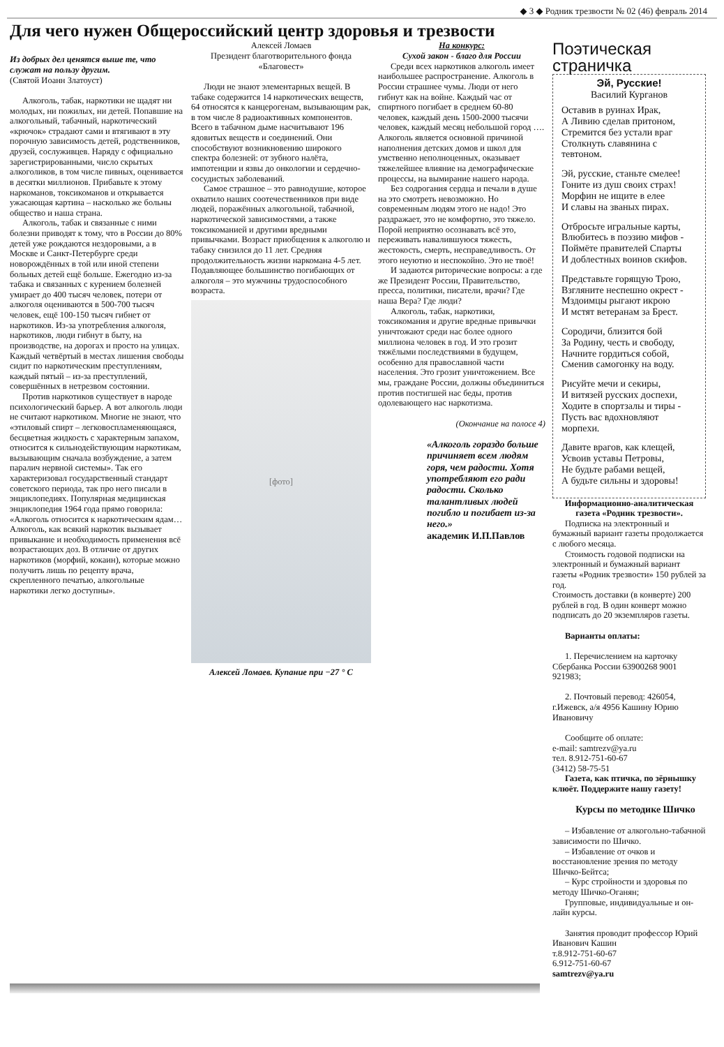◆ 3 ◆ Родник трезвости № 02 (46) февраль 2014
Для чего нужен Общероссийский центр здоровья и трезвости
Из добрых дел ценятся выше те, что служат на пользу другим.
(Святой Иоанн Златоуст)
Алкоголь, табак, наркотики не щадят ни молодых, ни пожилых, ни детей. Попавшие на алкогольный, табачный, наркотический «крючок» страдают сами и втягивают в эту порочную зависимость детей, родственников, друзей, сослуживцев. Наряду с официально зарегистрированными, число скрытых алкоголиков, в том числе пивных, оценивается в десятки миллионов. Прибавьте к этому наркоманов, токсикоманов и открывается ужасающая картина – насколько же больны общество и наша страна.
Алкоголь, табак и связанные с ними болезни приводят к тому, что в России до 80% детей уже рождаются нездоровыми, а в Москве и Санкт-Петербурге среди новорождённых в той или иной степени больных детей ещё больше. Ежегодно из-за табака и связанных с курением болезней умирает до 400 тысяч человек, потери от алкоголя оцениваются в 500-700 тысяч человек, ещё 100-150 тысяч гибнет от наркотиков. Из-за употребления алкоголя, наркотиков, люди гибнут в быту, на производстве, на дорогах и просто на улицах. Каждый четвёртый в местах лишения свободы сидит по наркотическим преступлениям, каждый пятый – из-за преступлений, совершённых в нетрезвом состоянии.
Против наркотиков существует в народе психологический барьер. А вот алкоголь люди не считают наркотиком. Многие не знают, что «этиловый спирт – легковоспламеняющаяся, бесцветная жидкость с характерным запахом, относится к сильнодействующим наркотикам, вызывающим сначала возбуждение, а затем паралич нервной системы». Так его характеризовал государственный стандарт советского периода, так про него писали в энциклопедиях. Популярная медицинская энциклопедия 1964 года прямо говорила: «Алкоголь относится к наркотическим ядам… Алкоголь, как всякий наркотик вызывает привыкание и необходимость применения всё возрастающих доз. В отличие от других наркотиков (морфий, кокаин), которые можно получить лишь по рецепту врача, скрепленного печатью, алкогольные наркотики легко доступны».
Алексей Ломаев
Президент благотворительного фонда «Благовест»
Люди не знают элементарных вещей. В табаке содержится 14 наркотических веществ, 64 относятся к канцерогенам, вызывающим рак, в том числе 8 радиоактивных компонентов. Всего в табачном дыме насчитывают 196 ядовитых веществ и соединений. Они способствуют возникновению широкого спектра болезней: от зубного налёта, импотенции и язвы до онкологии и сердечно-сосудистых заболеваний.
Самое страшное – это равнодушие, которое охватило наших соотечественников при виде людей, поражённых алкогольной, табачной, наркотической зависимостями, а также токсикоманией и другими вредными привычками. Возраст приобщения к алкоголю и табаку снизился до 11 лет. Средняя продолжительность жизни наркомана 4-5 лет. Подавляющее большинство погибающих от алкоголя – это мужчины трудоспособного возраста.
[фото]
Алексей Ломаев. Купание при −27 ° С
На конкурс:
Сухой закон - благо для России
Среди всех наркотиков алкоголь имеет наибольшее распространение. Алкоголь в России страшнее чумы. Люди от него гибнут как на войне. Каждый час от спиртного погибает в среднем 60-80 человек, каждый день 1500-2000 тысячи человек, каждый месяц небольшой город …. Алкоголь является основной причиной наполнения детских домов и школ для умственно неполноценных, оказывает тяжелейшее влияние на демографические процессы, на вымирание нашего народа.
Без содрогания сердца и печали в душе на это смотреть невозможно. Но современным людям этого не надо! Это раздражает, это не комфортно, это тяжело. Порой неприятно осознавать всё это, переживать навалившуюся тяжесть, жестокость, смерть, несправедливость. От этого неуютно и неспокойно. Это не твоё!
И задаются риторические вопросы: а где же Президент России, Правительство, пресса, политики, писатели, врачи? Где наша Вера? Где люди?
Алкоголь, табак, наркотики, токсикомания и другие вредные привычки уничтожают среди нас более одного миллиона человек в год. И это грозит тяжёлыми последствиями в будущем, особенно для православной части населения. Это грозит уничтожением. Все мы, граждане России, должны объединиться против постигшей нас беды, против одолевающего нас наркотизма.
(Окончание на полосе 4)
«Алкоголь гораздо больше причиняет всем людям горя, чем радости. Хотя употребляют его ради радости. Сколько талантливых людей погибло и погибает из-за него.»
академик И.П.Павлов
Поэтическая страничка
Эй, Русские!
Василий Курганов
Оставив в руинах Ирак,
А Ливию сделав притоном,
Стремится без устали враг
Столкнуть славянина с тевтоном.
Эй, русские, станьте смелее!
Гоните из душ своих страх!
Морфин не ищите в елее
И славы на званых пирах.
Отбросьте игральные карты,
Влюбитесь в поэзию мифов -
Поймёте правителей Спарты
И доблестных воинов скифов.
Представьте горящую Трою,
Взгляните неспешно окрест -
Мздоимцы рыгают икрою
И мстят ветеранам за Брест.
Сородичи, близится бой
За Родину, честь и свободу,
Начните гордиться собой,
Сменив самогонку на воду.
Рисуйте мечи и секиры,
И витязей русских доспехи,
Ходите в спортзалы и тиры -
Пусть вас вдохновляют морпехи.
Давите врагов, как клещей,
Усвоив уставы Петровы,
Не будьте рабами вещей,
А будьте сильны и здоровы!
Информационно-аналитическая газета «Родник трезвости».
Подписка на электронный и бумажный вариант газеты продолжается с любого месяца.
Стоимость годовой подписки на электронный и бумажный вариант газеты «Родник трезвости» 150 рублей за год.
Стоимость доставки (в конверте) 200 рублей в год. В один конверт можно подписать до 20 экземпляров газеты.
Варианты оплаты:
1. Перечислением на карточку Сбербанка России 63900268 9001 921983;
2. Почтовый перевод: 426054, г.Ижевск, а/я 4956 Кашину Юрию Ивановичу
Сообщите об оплате:
e-mail: samtrezv@ya.ru
тел. 8.912-751-60-67
(3412) 58-75-51
Газета, как птичка, по зёрнышку клюёт. Поддержите нашу газету!
Курсы по методике Шичко
– Избавление от алкогольно-табачной зависимости по Шичко.
– Избавление от очков и восстановление зрения по методу Шичко-Бейтса;
– Курс стройности и здоровья по методу Шичко-Оганян;
Групповые, индивидуальные и он-лайн курсы.
Занятия проводит профессор Юрий Иванович Кашин
т.8.912-751-60-67
6.912-751-60-67
samtrezv@ya.ru